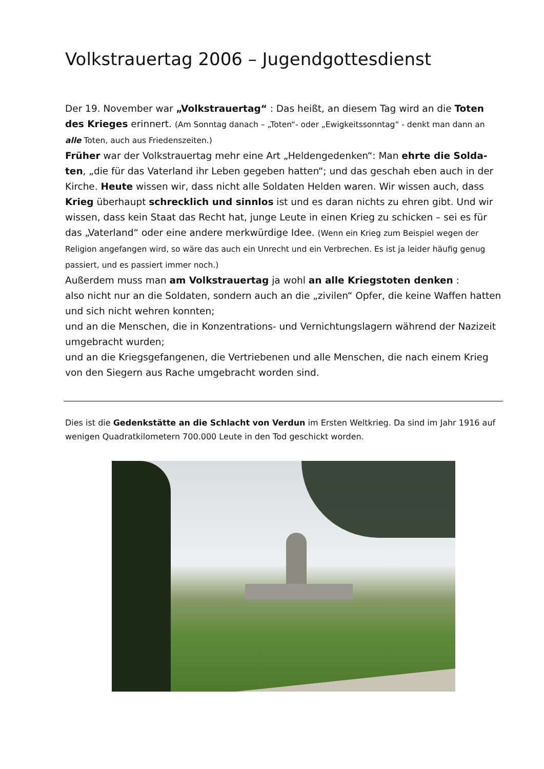Volkstrauertag 2006 – Jugendgottesdienst
Der 19. November war „Volkstrauertag“ : Das heißt, an diesem Tag wird an die Toten des Krieges erinnert. (Am Sonntag danach – „Toten“- oder „Ewigkeitssonntag“ - denkt man dann an alle Toten, auch aus Friedenszeiten.)
Früher war der Volkstrauertag mehr eine Art „Heldengedenken“: Man ehrte die Solda-ten, „die für das Vaterland ihr Leben gegeben hatten“; und das geschah eben auch in der Kirche. Heute wissen wir, dass nicht alle Soldaten Helden waren. Wir wissen auch, dass Krieg überhaupt schrecklich und sinnlos ist und es daran nichts zu ehren gibt. Und wir wissen, dass kein Staat das Recht hat, junge Leute in einen Krieg zu schicken – sei es für das „Vaterland“ oder eine andere merkwürdige Idee. (Wenn ein Krieg zum Beispiel wegen der Religion angefangen wird, so wäre das auch ein Unrecht und ein Verbrechen. Es ist ja leider häufig genug passiert, und es passiert immer noch.)
Außerdem muss man am Volkstrauertag ja wohl an alle Kriegstoten denken :
also nicht nur an die Soldaten, sondern auch an die „zivilen“ Opfer, die keine Waffen hatten und sich nicht wehren konnten;
und an die Menschen, die in Konzentrations- und Vernichtungslagern während der Nazizeit umgebracht wurden;
und an die Kriegsgefangenen, die Vertriebenen und alle Menschen, die nach einem Krieg von den Siegern aus Rache umgebracht worden sind.
Dies ist die Gedenkstätte an die Schlacht von Verdun im Ersten Weltkrieg. Da sind im Jahr 1916 auf wenigen Quadratkilometern 700.000 Leute in den Tod geschickt worden.